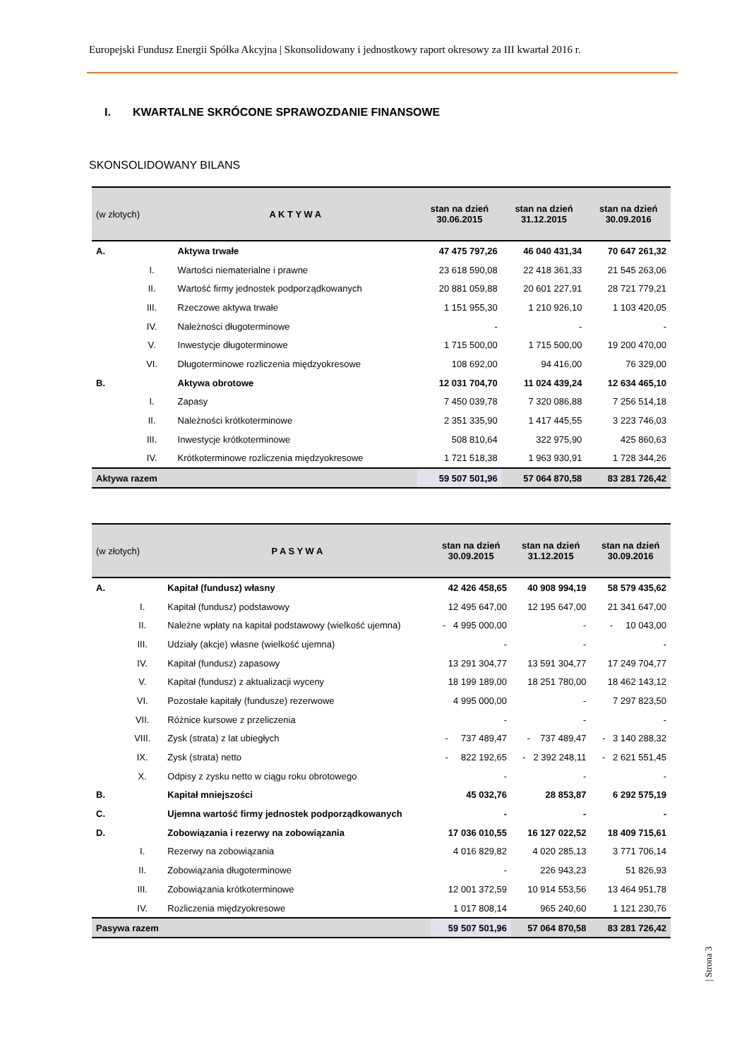Europejski Fundusz Energii Spółka Akcyjna | Skonsolidowany i jednostkowy raport okresowy za III kwartał 2016 r.
I. KWARTALNE SKRÓCONE SPRAWOZDANIE FINANSOWE
SKONSOLIDOWANY BILANS
| (w złotych) | | A K T Y W A | stan na dzień 30.06.2015 | stan na dzień 31.12.2015 | stan na dzień 30.09.2016 |
| --- | --- | --- | --- | --- | --- |
| A. | | Aktywa trwałe | 47 475 797,26 | 46 040 431,34 | 70 647 261,32 |
| | I. | Wartości niematerialne i prawne | 23 618 590,08 | 22 418 361,33 | 21 545 263,06 |
| | II. | Wartość firmy jednostek podporządkowanych | 20 881 059,88 | 20 601 227,91 | 28 721 779,21 |
| | III. | Rzeczowe aktywa trwałe | 1 151 955,30 | 1 210 926,10 | 1 103 420,05 |
| | IV. | Należności długoterminowe | - | - | - |
| | V. | Inwestycje długoterminowe | 1 715 500,00 | 1 715 500,00 | 19 200 470,00 |
| | VI. | Długoterminowe rozliczenia międzyokresowe | 108 692,00 | 94 416,00 | 76 329,00 |
| B. | | Aktywa obrotowe | 12 031 704,70 | 11 024 439,24 | 12 634 465,10 |
| | I. | Zapasy | 7 450 039,78 | 7 320 086,88 | 7 256 514,18 |
| | II. | Należności krótkoterminowe | 2 351 335,90 | 1 417 445,55 | 3 223 746,03 |
| | III. | Inwestycje krótkoterminowe | 508 810,64 | 322 975,90 | 425 860,63 |
| | IV. | Krótkoterminowe rozliczenia międzyokresowe | 1 721 518,38 | 1 963 930,91 | 1 728 344,26 |
| Aktywa razem | | | 59 507 501,96 | 57 064 870,58 | 83 281 726,42 |
| (w złotych) | | P A S Y W A | stan na dzień 30.09.2015 | stan na dzień 31.12.2015 | stan na dzień 30.09.2016 |
| --- | --- | --- | --- | --- | --- |
| A. | | Kapitał (fundusz) własny | 42 426 458,65 | 40 908 994,19 | 58 579 435,62 |
| | I. | Kapitał (fundusz) podstawowy | 12 495 647,00 | 12 195 647,00 | 21 341 647,00 |
| | II. | Należne wpłaty na kapitał podstawowy (wielkość ujemna) | - 4 995 000,00 | - | - 10 043,00 |
| | III. | Udziały (akcje) własne (wielkość ujemna) | - | - | - |
| | IV. | Kapitał (fundusz) zapasowy | 13 291 304,77 | 13 591 304,77 | 17 249 704,77 |
| | V. | Kapitał (fundusz) z aktualizacji wyceny | 18 199 189,00 | 18 251 780,00 | 18 462 143,12 |
| | VI. | Pozostałe kapitały (fundusze) rezerwowe | 4 995 000,00 | - | 7 297 823,50 |
| | VII. | Różnice kursowe z przeliczenia | - | - | - |
| | VIII. | Zysk (strata) z lat ubiegłych | - 737 489,47 | - 737 489,47 | - 3 140 288,32 |
| | IX. | Zysk (strata) netto | - 822 192,65 | - 2 392 248,11 | - 2 621 551,45 |
| | X. | Odpisy z zysku netto w ciągu roku obrotowego | - | - | - |
| B. | | Kapitał mniejszości | 45 032,76 | 28 853,87 | 6 292 575,19 |
| C. | | Ujemna wartość firmy jednostek podporządkowanych | - | - | - |
| D. | | Zobowiązania i rezerwy na zobowiązania | 17 036 010,55 | 16 127 022,52 | 18 409 715,61 |
| | I. | Rezerwy na zobowiązania | 4 016 829,82 | 4 020 285,13 | 3 771 706,14 |
| | II. | Zobowiązania długoterminowe | - | 226 943,23 | 51 826,93 |
| | III. | Zobowiązania krótkoterminowe | 12 001 372,59 | 10 914 553,56 | 13 464 951,78 |
| | IV. | Rozliczenia międzyokresowe | 1 017 808,14 | 965 240,60 | 1 121 230,76 |
| Pasywa razem | | | 59 507 501,96 | 57 064 870,58 | 83 281 726,42 |
| Strona 3